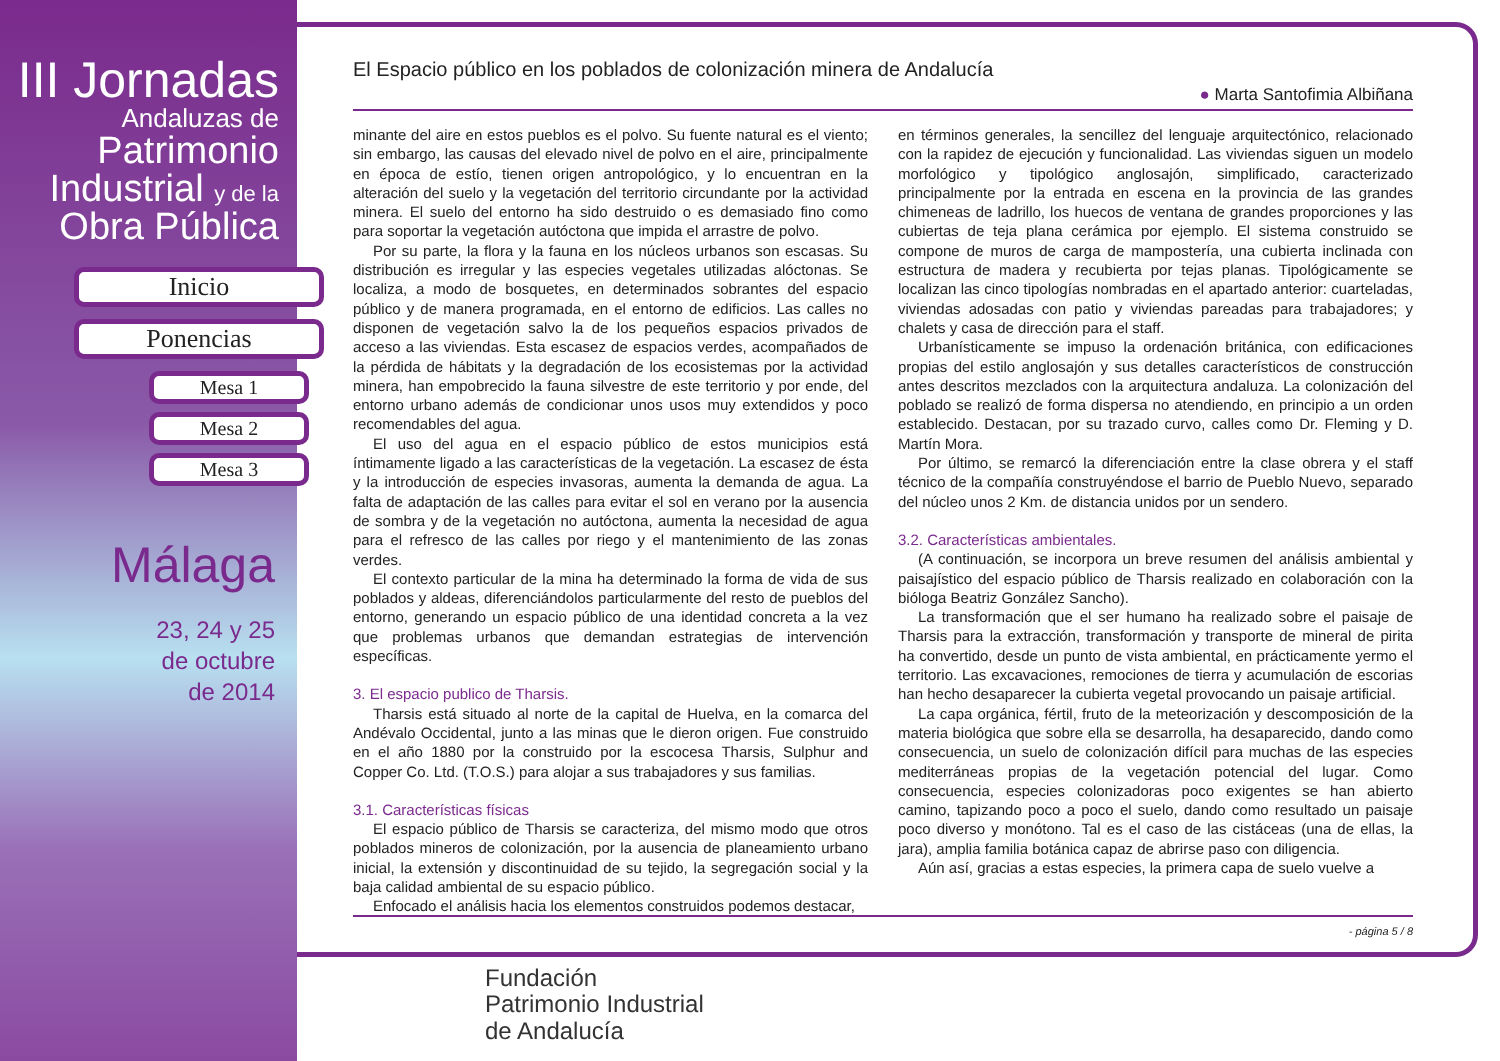III Jornadas
Andaluzas de
Patrimonio
Industrial y de la
Obra Pública
Inicio
Ponencias
Mesa 1
Mesa 2
Mesa 3
Málaga
23, 24 y 25
de octubre
de 2014
El Espacio público en los poblados de colonización minera de Andalucía
● Marta Santofimia Albiñana
minante del aire en estos pueblos es el polvo. Su fuente natural es el viento; sin embargo, las causas del elevado nivel de polvo en el aire, principalmente en época de estío, tienen origen antropológico, y lo encuentran en la alteración del suelo y la vegetación del territorio circundante por la actividad minera. El suelo del entorno ha sido destruido o es demasiado fino como para soportar la vegetación autóctona que impida el arrastre de polvo.
Por su parte, la flora y la fauna en los núcleos urbanos son escasas. Su distribución es irregular y las especies vegetales utilizadas alóctonas. Se localiza, a modo de bosquetes, en determinados sobrantes del espacio público y de manera programada, en el entorno de edificios. Las calles no disponen de vegetación salvo la de los pequeños espacios privados de acceso a las viviendas. Esta escasez de espacios verdes, acompañados de la pérdida de hábitats y la degradación de los ecosistemas por la actividad minera, han empobrecido la fauna silvestre de este territorio y por ende, del entorno urbano además de condicionar unos usos muy extendidos y poco recomendables del agua.
El uso del agua en el espacio público de estos municipios está íntimamente ligado a las características de la vegetación. La escasez de ésta y la introducción de especies invasoras, aumenta la demanda de agua. La falta de adaptación de las calles para evitar el sol en verano por la ausencia de sombra y de la vegetación no autóctona, aumenta la necesidad de agua para el refresco de las calles por riego y el mantenimiento de las zonas verdes.
El contexto particular de la mina ha determinado la forma de vida de sus poblados y aldeas, diferenciándolos particularmente del resto de pueblos del entorno, generando un espacio público de una identidad concreta a la vez que problemas urbanos que demandan estrategias de intervención específicas.
3. El espacio publico de Tharsis.
Tharsis está situado al norte de la capital de Huelva, en la comarca del Andévalo Occidental, junto a las minas que le dieron origen. Fue construido en el año 1880 por la construido por la escocesa Tharsis, Sulphur and Copper Co. Ltd. (T.O.S.) para alojar a sus trabajadores y sus familias.
3.1. Características físicas
El espacio público de Tharsis se caracteriza, del mismo modo que otros poblados mineros de colonización, por la ausencia de planeamiento urbano inicial, la extensión y discontinuidad de su tejido, la segregación social y la baja calidad ambiental de su espacio público.
Enfocado el análisis hacia los elementos construidos podemos destacar,
en términos generales, la sencillez del lenguaje arquitectónico, relacionado con la rapidez de ejecución y funcionalidad. Las viviendas siguen un modelo morfológico y tipológico anglosajón, simplificado, caracterizado principalmente por la entrada en escena en la provincia de las grandes chimeneas de ladrillo, los huecos de ventana de grandes proporciones y las cubiertas de teja plana cerámica por ejemplo. El sistema construido se compone de muros de carga de mampostería, una cubierta inclinada con estructura de madera y recubierta por tejas planas. Tipológicamente se localizan las cinco tipologías nombradas en el apartado anterior: cuarteladas, viviendas adosadas con patio y viviendas pareadas para trabajadores; y chalets y casa de dirección para el staff.
Urbanísticamente se impuso la ordenación británica, con edificaciones propias del estilo anglosajón y sus detalles característicos de construcción antes descritos mezclados con la arquitectura andaluza. La colonización del poblado se realizó de forma dispersa no atendiendo, en principio a un orden establecido. Destacan, por su trazado curvo, calles como Dr. Fleming y D. Martín Mora.
Por último, se remarcó la diferenciación entre la clase obrera y el staff técnico de la compañía construyéndose el barrio de Pueblo Nuevo, separado del núcleo unos 2 Km. de distancia unidos por un sendero.
3.2. Características ambientales.
(A continuación, se incorpora un breve resumen del análisis ambiental y paisajístico del espacio público de Tharsis realizado en colaboración con la bióloga Beatriz González Sancho).
La transformación que el ser humano ha realizado sobre el paisaje de Tharsis para la extracción, transformación y transporte de mineral de pirita ha convertido, desde un punto de vista ambiental, en prácticamente yermo el territorio. Las excavaciones, remociones de tierra y acumulación de escorias han hecho desaparecer la cubierta vegetal provocando un paisaje artificial.
La capa orgánica, fértil, fruto de la meteorización y descomposición de la materia biológica que sobre ella se desarrolla, ha desaparecido, dando como consecuencia, un suelo de colonización difícil para muchas de las especies mediterráneas propias de la vegetación potencial del lugar. Como consecuencia, especies colonizadoras poco exigentes se han abierto camino, tapizando poco a poco el suelo, dando como resultado un paisaje poco diverso y monótono. Tal es el caso de las cistáceas (una de ellas, la jara), amplia familia botánica capaz de abrirse paso con diligencia.
Aún así, gracias a estas especies, la primera capa de suelo vuelve a
- página 5 / 8
Fundación
Patrimonio Industrial
de Andalucía